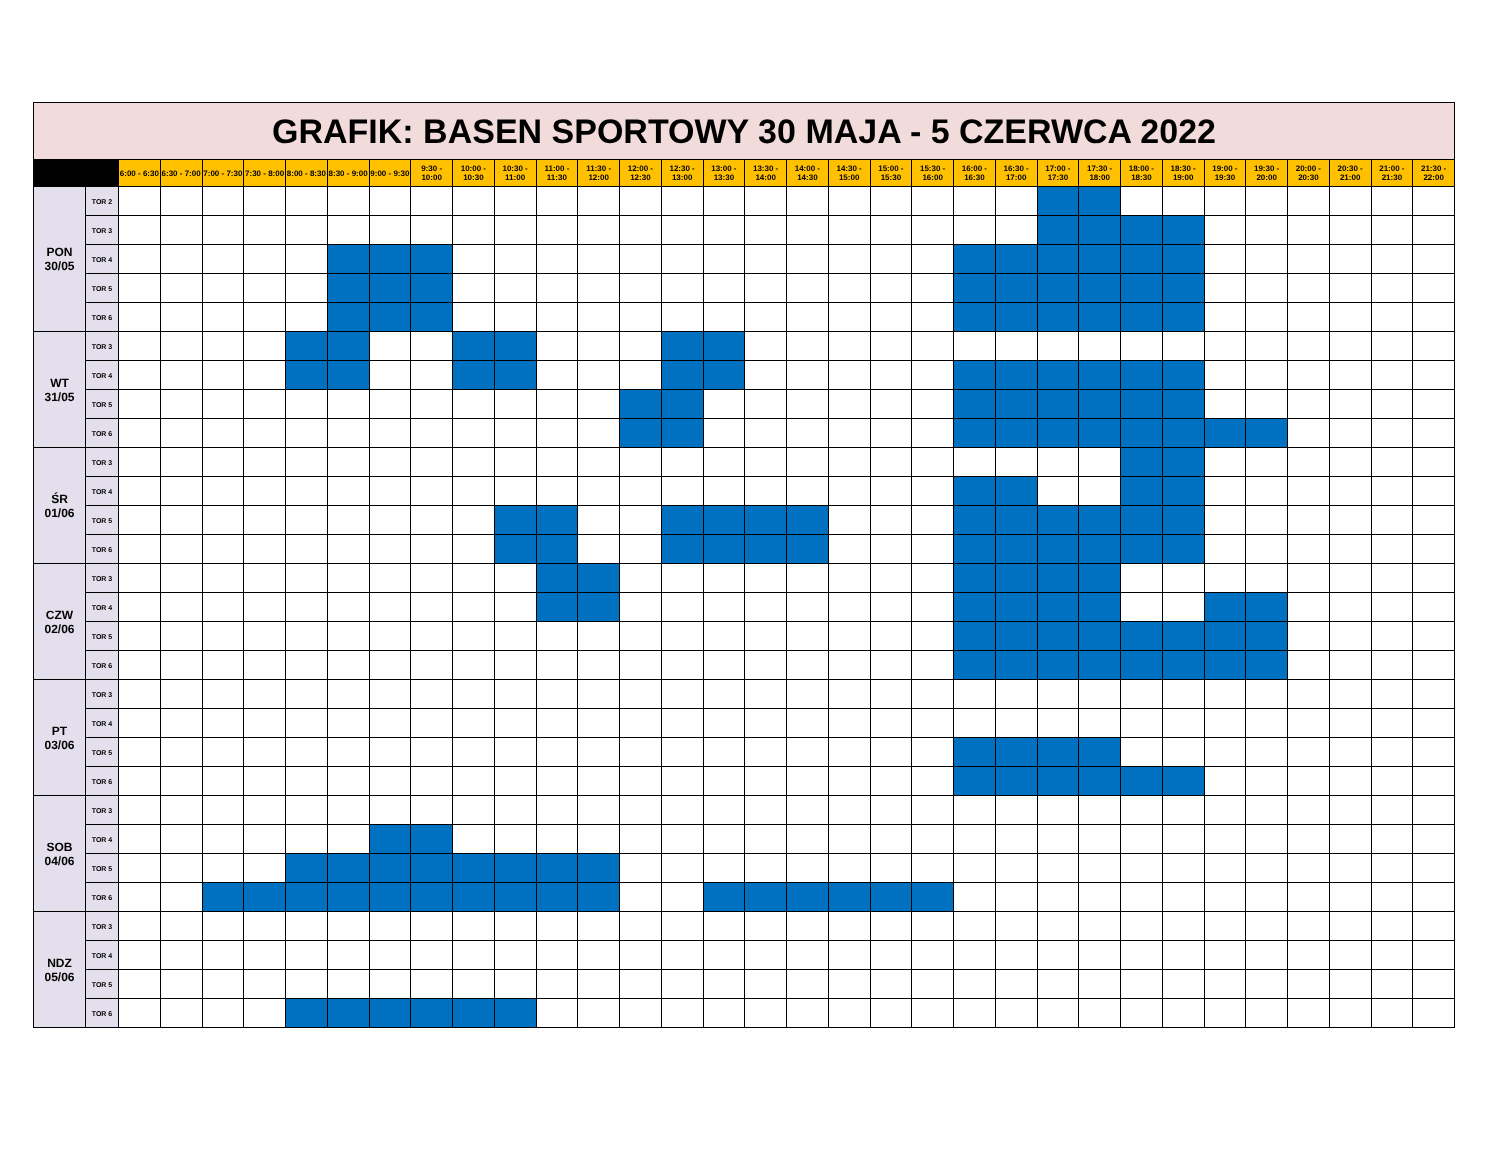| GRAFIK: BASEN SPORTOWY 30 MAJA - 5 CZERWCA 2022 | | | | | | | | | | | | | | | | | | | | | | | | | | | | | | | | | |
| --- | --- | --- | --- | --- | --- | --- | --- | --- | --- | --- | --- | --- | --- | --- | --- | --- | --- | --- | --- | --- | --- | --- | --- | --- | --- | --- | --- | --- | --- | --- | --- | --- | --- |
| | | 6:00 - 6:30 | 6:30 - 7:00 | 7:00 - 7:30 | 7:30 - 8:00 | 8:00 - 8:30 | 8:30 - 9:00 | 9:00 - 9:30 | 9:30 - 10:00 | 10:00 - 10:30 | 10:30 - 11:00 | 11:00 - 11:30 | 11:30 - 12:00 | 12:00 - 12:30 | 12:30 - 13:00 | 13:00 - 13:30 | 13:30 - 14:00 | 14:00 - 14:30 | 14:30 - 15:00 | 15:00 - 15:30 | 15:30 - 16:00 | 16:00 - 16:30 | 16:30 - 17:00 | 17:00 - 17:30 | 17:30 - 18:00 | 18:00 - 18:30 | 18:30 - 19:00 | 19:00 - 19:30 | 19:30 - 20:00 | 20:00 - 20:30 | 20:30 - 21:00 | 21:00 - 21:30 | 21:30 - 22:00 |
| PON 30/05 | TOR 2 | | | | | | | | | | | | | | | | | | | | | | | | | | | | | | | | |
| | TOR 3 | | | | | | | | | | | | | | | | | | | | | | | | | | | | | | | | |
| | TOR 4 | | | | | | | | | | | | | | | | | | | | | | | | | | | | | | | | |
| | TOR 5 | | | | | | | | | | | | | | | | | | | | | | | | | | | | | | | | |
| | TOR 6 | | | | | | | | | | | | | | | | | | | | | | | | | | | | | | | | |
| WT 31/05 | TOR 3 | | | | | | | | | | | | | | | | | | | | | | | | | | | | | | | | |
| | TOR 4 | | | | | | | | | | | | | | | | | | | | | | | | | | | | | | | | |
| | TOR 5 | | | | | | | | | | | | | | | | | | | | | | | | | | | | | | | | |
| | TOR 6 | | | | | | | | | | | | | | | | | | | | | | | | | | | | | | | | |
| ŚR 01/06 | TOR 3 | | | | | | | | | | | | | | | | | | | | | | | | | | | | | | | | |
| | TOR 4 | | | | | | | | | | | | | | | | | | | | | | | | | | | | | | | | |
| | TOR 5 | | | | | | | | | | | | | | | | | | | | | | | | | | | | | | | | |
| | TOR 6 | | | | | | | | | | | | | | | | | | | | | | | | | | | | | | | | |
| CZW 02/06 | TOR 3 | | | | | | | | | | | | | | | | | | | | | | | | | | | | | | | | |
| | TOR 4 | | | | | | | | | | | | | | | | | | | | | | | | | | | | | | | | |
| | TOR 5 | | | | | | | | | | | | | | | | | | | | | | | | | | | | | | | | |
| | TOR 6 | | | | | | | | | | | | | | | | | | | | | | | | | | | | | | | | |
| PT 03/06 | TOR 3 | | | | | | | | | | | | | | | | | | | | | | | | | | | | | | | | |
| | TOR 4 | | | | | | | | | | | | | | | | | | | | | | | | | | | | | | | | |
| | TOR 5 | | | | | | | | | | | | | | | | | | | | | | | | | | | | | | | | |
| | TOR 6 | | | | | | | | | | | | | | | | | | | | | | | | | | | | | | | | |
| SOB 04/06 | TOR 3 | | | | | | | | | | | | | | | | | | | | | | | | | | | | | | | | |
| | TOR 4 | | | | | | | | | | | | | | | | | | | | | | | | | | | | | | | | |
| | TOR 5 | | | | | | | | | | | | | | | | | | | | | | | | | | | | | | | | |
| | TOR 6 | | | | | | | | | | | | | | | | | | | | | | | | | | | | | | | | |
| NDZ 05/06 | TOR 3 | | | | | | | | | | | | | | | | | | | | | | | | | | | | | | | | |
| | TOR 4 | | | | | | | | | | | | | | | | | | | | | | | | | | | | | | | | |
| | TOR 5 | | | | | | | | | | | | | | | | | | | | | | | | | | | | | | | | |
| | TOR 6 | | | | | | | | | | | | | | | | | | | | | | | | | | | | | | | | |